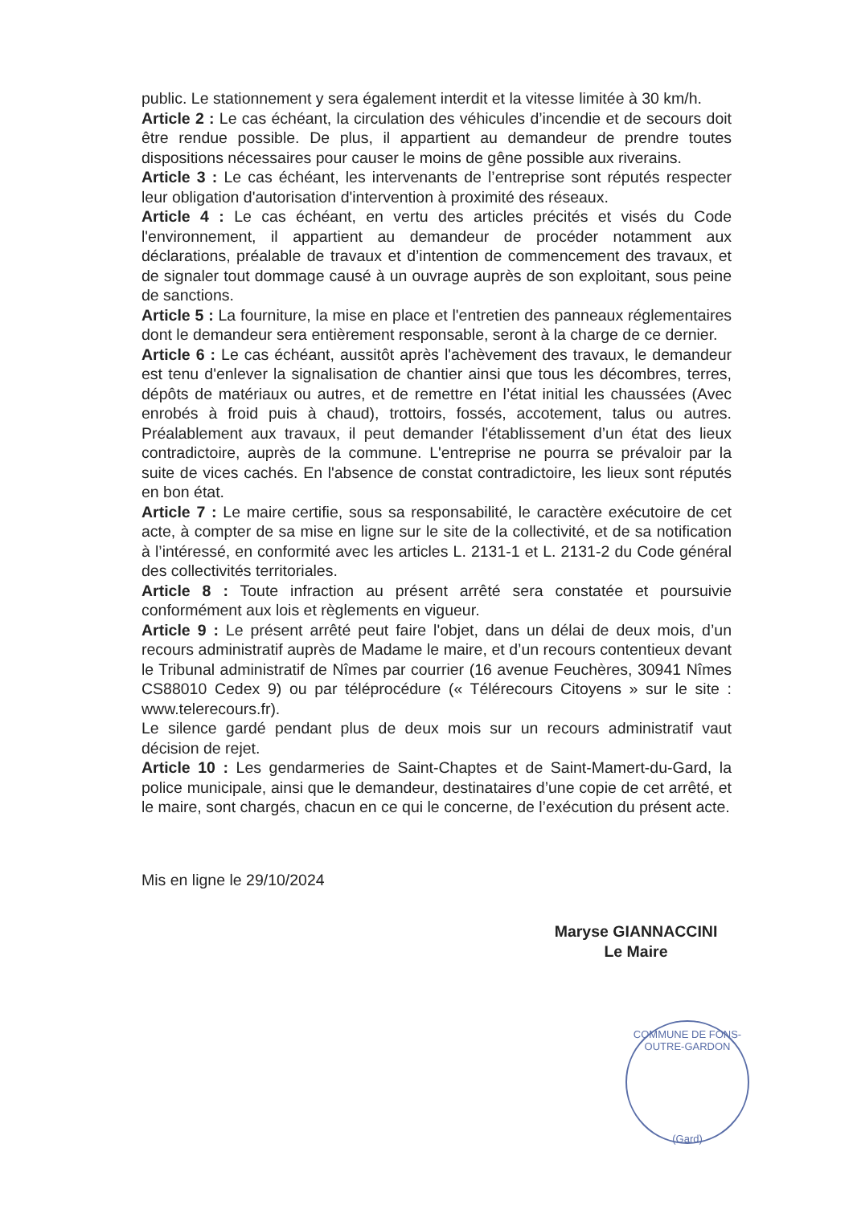public. Le stationnement y sera également interdit et la vitesse limitée à 30 km/h.
Article 2 : Le cas échéant, la circulation des véhicules d’incendie et de secours doit être rendue possible. De plus, il appartient au demandeur de prendre toutes dispositions nécessaires pour causer le moins de gêne possible aux riverains.
Article 3 : Le cas échéant, les intervenants de l’entreprise sont réputés respecter leur obligation d'autorisation d'intervention à proximité des réseaux.
Article 4 : Le cas échéant, en vertu des articles précités et visés du Code l'environnement, il appartient au demandeur de procéder notamment aux déclarations, préalable de travaux et d’intention de commencement des travaux, et de signaler tout dommage causé à un ouvrage auprès de son exploitant, sous peine de sanctions.
Article 5 : La fourniture, la mise en place et l'entretien des panneaux réglementaires dont le demandeur sera entièrement responsable, seront à la charge de ce dernier.
Article 6 : Le cas échéant, aussitôt après l'achèvement des travaux, le demandeur est tenu d'enlever la signalisation de chantier ainsi que tous les décombres, terres, dépôts de matériaux ou autres, et de remettre en l’état initial les chaussées (Avec enrobés à froid puis à chaud), trottoirs, fossés, accotement, talus ou autres. Préalablement aux travaux, il peut demander l'établissement d’un état des lieux contradictoire, auprès de la commune. L'entreprise ne pourra se prévaloir par la suite de vices cachés. En l'absence de constat contradictoire, les lieux sont réputés en bon état.
Article 7 : Le maire certifie, sous sa responsabilité, le caractère exécutoire de cet acte, à compter de sa mise en ligne sur le site de la collectivité, et de sa notification à l’intéressé, en conformité avec les articles L. 2131-1 et L. 2131-2 du Code général des collectivités territoriales.
Article 8 : Toute infraction au présent arrêté sera constatée et poursuivie conformément aux lois et règlements en vigueur.
Article 9 : Le présent arrêté peut faire l'objet, dans un délai de deux mois, d’un recours administratif auprès de Madame le maire, et d’un recours contentieux devant le Tribunal administratif de Nîmes par courrier (16 avenue Feuchères, 30941 Nîmes CS88010 Cedex 9) ou par téléprocédure (« Télérecours Citoyens » sur le site : www.telerecours.fr).
Le silence gardé pendant plus de deux mois sur un recours administratif vaut décision de rejet.
Article 10 : Les gendarmeries de Saint-Chaptes et de Saint-Mamert-du-Gard, la police municipale, ainsi que le demandeur, destinataires d’une copie de cet arrêté, et le maire, sont chargés, chacun en ce qui le concerne, de l’exécution du présent acte.
Mis en ligne le 29/10/2024
Maryse GIANNACCINI
Le Maire
COMMUNE DE FONS-OUTRE-GARDON
(Gard)